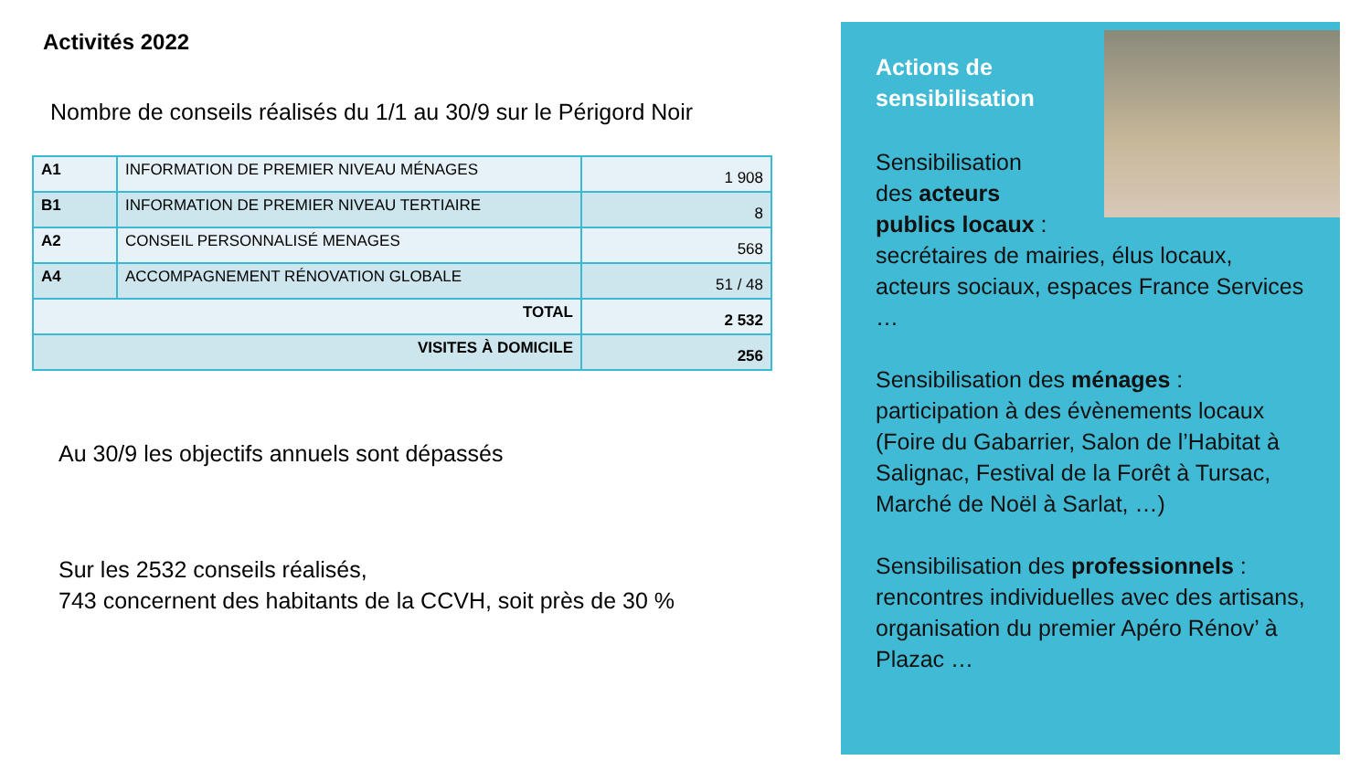Activités 2022
Nombre de conseils réalisés du 1/1 au 30/9 sur le Périgord Noir
| A1 | INFORMATION DE PREMIER NIVEAU MÉNAGES | 1 908 |
| B1 | INFORMATION DE PREMIER NIVEAU TERTIAIRE | 8 |
| A2 | CONSEIL PERSONNALISÉ MENAGES | 568 |
| A4 | ACCOMPAGNEMENT RÉNOVATION GLOBALE | 51 / 48 |
| TOTAL | | 2 532 |
| VISITES À DOMICILE | | 256 |
Au 30/9 les objectifs annuels sont dépassés
Sur les 2532 conseils réalisés,
743 concernent des habitants de la CCVH, soit près de 30 %
Actions de
sensibilisation
Sensibilisation
des acteurs
publics locaux :
secrétaires de mairies, élus locaux, acteurs sociaux, espaces France Services …
Sensibilisation des ménages : participation à des évènements locaux (Foire du Gabarrier, Salon de l’Habitat à Salignac, Festival de la Forêt à Tursac, Marché de Noël à Sarlat, …)
Sensibilisation des professionnels : rencontres individuelles avec des artisans, organisation du premier Apéro Rénov’ à Plazac …